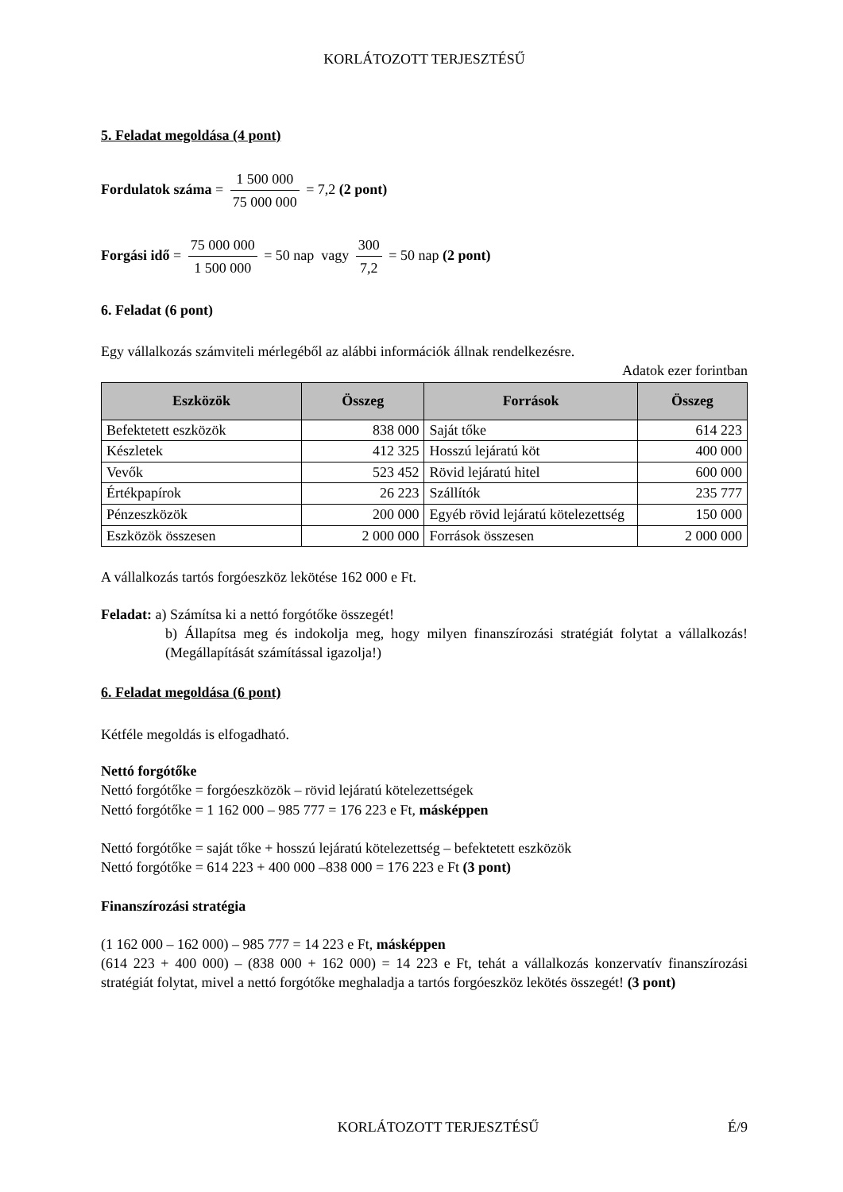KORLÁTOZOTT TERJESZTÉSŰ
5. Feladat megoldása (4 pont)
Fordulatok száma = 1 500 000 75 000 000 = 7,2 (2 pont)
Forgási idő = 75 000 000 1 500 000 = 50 nap vagy 300 7,2 = 50 nap (2 pont)
6. Feladat (6 pont)
Egy vállalkozás számviteli mérlegéből az alábbi információk állnak rendelkezésre.
Adatok ezer forintban
| Eszközök | Összeg | Források | Összeg |
| --- | --- | --- | --- |
| Befektetett eszközök | 838 000 | Saját tőke | 614 223 |
| Készletek | 412 325 | Hosszú lejáratú köt | 400 000 |
| Vevők | 523 452 | Rövid lejáratú hitel | 600 000 |
| Értékpapírok | 26 223 | Szállítók | 235 777 |
| Pénzeszközök | 200 000 | Egyéb rövid lejáratú kötelezettség | 150 000 |
| Eszközök összesen | 2 000 000 | Források összesen | 2 000 000 |
A vállalkozás tartós forgóeszköz lekötése 162 000 e Ft.
Feladat: a) Számítsa ki a nettó forgótőke összegét!
b) Állapítsa meg és indokolja meg, hogy milyen finanszírozási stratégiát folytat a vállalkozás! (Megállapítását számítással igazolja!)
6. Feladat megoldása (6 pont)
Kétféle megoldás is elfogadható.
Nettó forgótőke
Nettó forgótőke = forgóeszközök – rövid lejáratú kötelezettségek
Nettó forgótőke = 1 162 000 – 985 777 = 176 223 e Ft, másképpen
Nettó forgótőke = saját tőke + hosszú lejáratú kötelezettség – befektetett eszközök
Nettó forgótőke = 614 223 + 400 000 –838 000 = 176 223 e Ft (3 pont)
Finanszírozási stratégia
(1 162 000 – 162 000) – 985 777 = 14 223 e Ft, másképpen
(614 223 + 400 000) – (838 000 + 162 000) = 14 223 e Ft, tehát a vállalkozás konzervatív finanszírozási stratégiát folytat, mivel a nettó forgótőke meghaladja a tartós forgóeszköz lekötés összegét! (3 pont)
KORLÁTOZOTT TERJESZTÉSŰ É/9